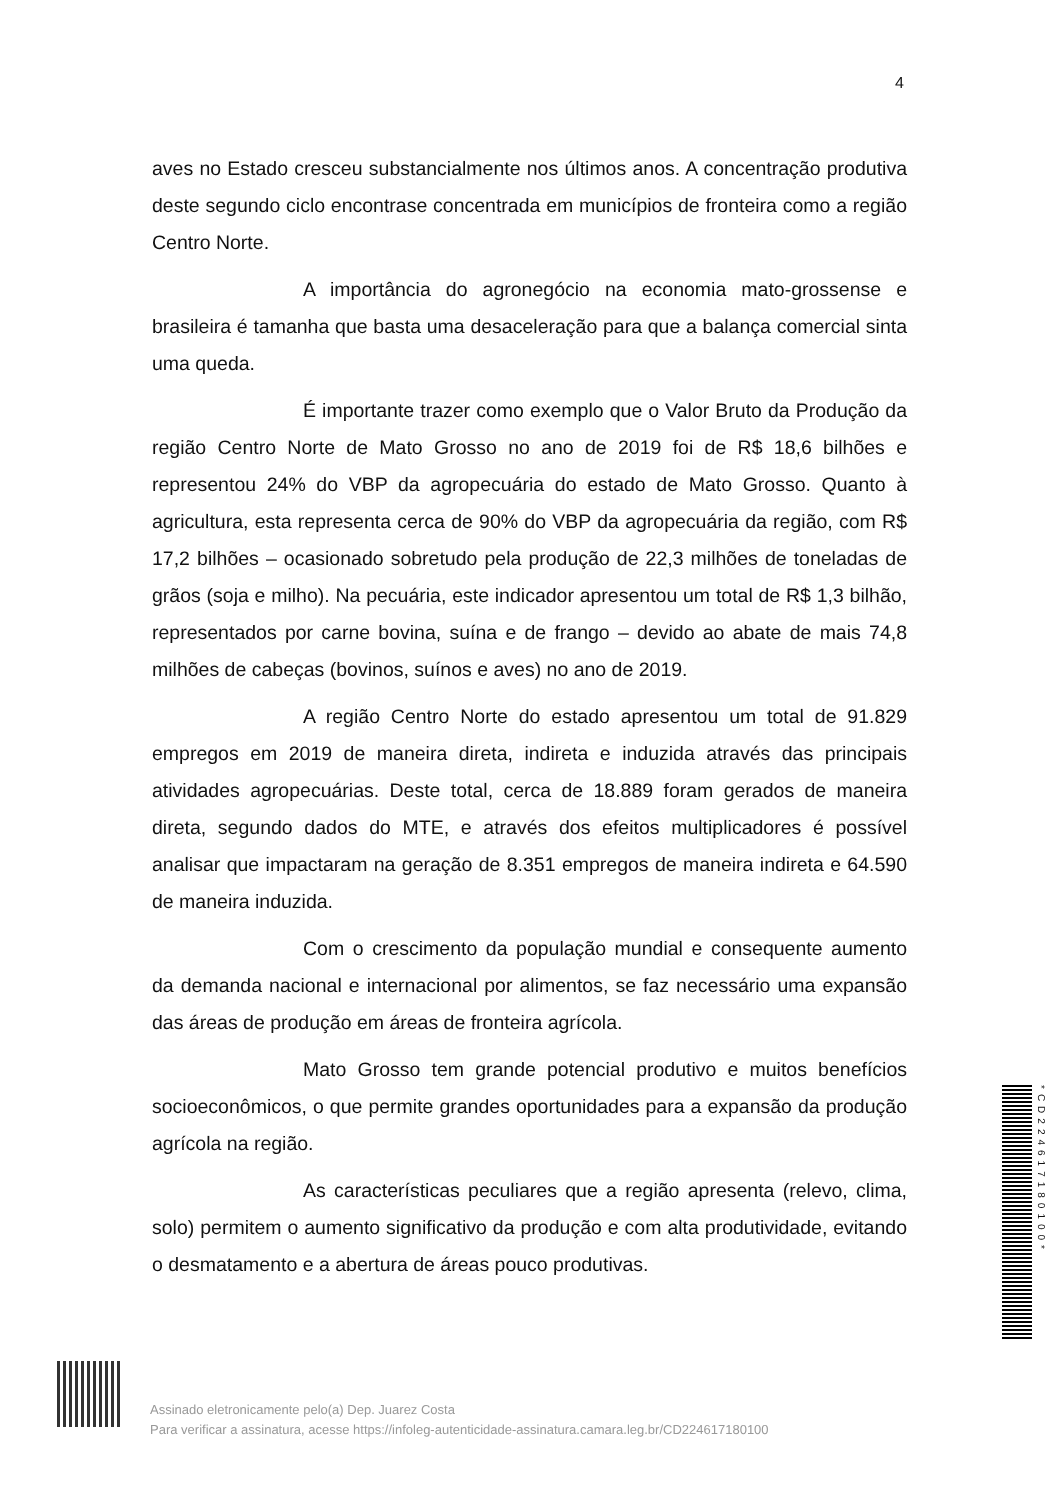4
aves no Estado cresceu substancialmente nos últimos anos. A concentração produtiva deste segundo ciclo encontrase concentrada em municípios de fronteira como a região Centro Norte.
A importância do agronegócio na economia mato-grossense e brasileira é tamanha que basta uma desaceleração para que a balança comercial sinta uma queda.
É importante trazer como exemplo que o Valor Bruto da Produção da região Centro Norte de Mato Grosso no ano de 2019 foi de R$ 18,6 bilhões e representou 24% do VBP da agropecuária do estado de Mato Grosso. Quanto à agricultura, esta representa cerca de 90% do VBP da agropecuária da região, com R$ 17,2 bilhões – ocasionado sobretudo pela produção de 22,3 milhões de toneladas de grãos (soja e milho). Na pecuária, este indicador apresentou um total de R$ 1,3 bilhão, representados por carne bovina, suína e de frango – devido ao abate de mais 74,8 milhões de cabeças (bovinos, suínos e aves) no ano de 2019.
A região Centro Norte do estado apresentou um total de 91.829 empregos em 2019 de maneira direta, indireta e induzida através das principais atividades agropecuárias. Deste total, cerca de 18.889 foram gerados de maneira direta, segundo dados do MTE, e através dos efeitos multiplicadores é possível analisar que impactaram na geração de 8.351 empregos de maneira indireta e 64.590 de maneira induzida.
Com o crescimento da população mundial e consequente aumento da demanda nacional e internacional por alimentos, se faz necessário uma expansão das áreas de produção em áreas de fronteira agrícola.
Mato Grosso tem grande potencial produtivo e muitos benefícios socioeconômicos, o que permite grandes oportunidades para a expansão da produção agrícola na região.
As características peculiares que a região apresenta (relevo, clima, solo) permitem o aumento significativo da produção e com alta produtividade, evitando o desmatamento e a abertura de áreas pouco produtivas.
Assinado eletronicamente pelo(a) Dep. Juarez Costa
Para verificar a assinatura, acesse https://infoleg-autenticidade-assinatura.camara.leg.br/CD224617180100
*CD224617180100*